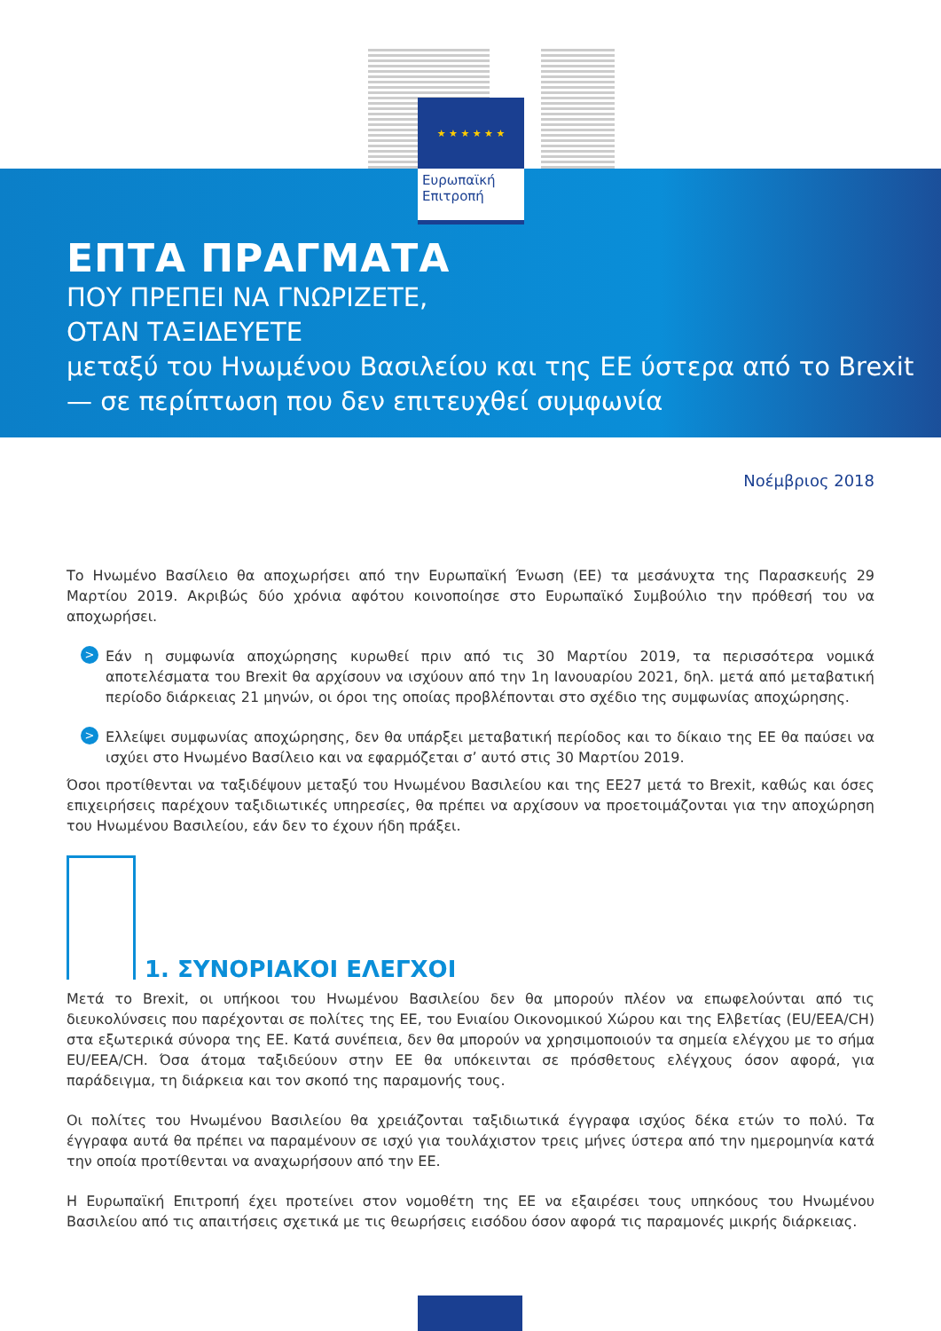★ ★ ★ ★ ★ ★
Ευρωπαϊκή
Επιτροπή
ΕΠΤΑ ΠΡΑΓΜΑΤΑ
ΠΟΥ ΠΡΕΠΕΙ ΝΑ ΓΝΩΡΙΖΕΤΕ,
ΟΤΑΝ ΤΑΞΙΔΕΥΕΤΕ
μεταξύ του Ηνωμένου Βασιλείου και της ΕΕ ύστερα από το Brexit
— σε περίπτωση που δεν επιτευχθεί συμφωνία
Νοέμβριος 2018
Το Ηνωμένο Βασίλειο θα αποχωρήσει από την Ευρωπαϊκή Ένωση (ΕΕ) τα μεσάνυχτα της Παρασκευής 29 Μαρτίου 2019. Ακριβώς δύο χρόνια αφότου κοινοποίησε στο Ευρωπαϊκό Συμβούλιο την πρόθεσή του να αποχωρήσει.
>
Εάν η συμφωνία αποχώρησης κυρωθεί πριν από τις 30 Μαρτίου 2019, τα περισσότερα νομικά αποτελέσματα του Brexit θα αρχίσουν να ισχύουν από την 1η Ιανουαρίου 2021, δηλ. μετά από μεταβατική περίοδο διάρκειας 21 μηνών, οι όροι της οποίας προβλέπονται στο σχέδιο της συμφωνίας αποχώρησης.
>
Ελλείψει συμφωνίας αποχώρησης, δεν θα υπάρξει μεταβατική περίοδος και το δίκαιο της ΕΕ θα παύσει να ισχύει στο Ηνωμένο Βασίλειο και να εφαρμόζεται σ’ αυτό στις 30 Μαρτίου 2019.
Όσοι προτίθενται να ταξιδέψουν μεταξύ του Ηνωμένου Βασιλείου και της ΕΕ27 μετά το Brexit, καθώς και όσες επιχειρήσεις παρέχουν ταξιδιωτικές υπηρεσίες, θα πρέπει να αρχίσουν να προετοιμάζονται για την αποχώρηση του Ηνωμένου Βασιλείου, εάν δεν το έχουν ήδη πράξει.
1. ΣΥΝΟΡΙΑΚΟΙ ΕΛΕΓΧΟΙ
Μετά το Brexit, οι υπήκοοι του Ηνωμένου Βασιλείου δεν θα μπορούν πλέον να επωφελούνται από τις διευκολύνσεις που παρέχονται σε πολίτες της ΕΕ, του Ενιαίου Οικονομικού Χώρου και της Ελβετίας (EU/EEA/CH) στα εξωτερικά σύνορα της ΕΕ. Κατά συνέπεια, δεν θα μπορούν να χρησιμοποιούν τα σημεία ελέγχου με το σήμα EU/EEA/CH. Όσα άτομα ταξιδεύουν στην ΕΕ θα υπόκεινται σε πρόσθετους ελέγχους όσον αφορά, για παράδειγμα, τη διάρκεια και τον σκοπό της παραμονής τους.
Οι πολίτες του Ηνωμένου Βασιλείου θα χρειάζονται ταξιδιωτικά έγγραφα ισχύος δέκα ετών το πολύ. Τα έγγραφα αυτά θα πρέπει να παραμένουν σε ισχύ για τουλάχιστον τρεις μήνες ύστερα από την ημερομηνία κατά την οποία προτίθενται να αναχωρήσουν από την ΕΕ.
Η Ευρωπαϊκή Επιτροπή έχει προτείνει στον νομοθέτη της ΕΕ να εξαιρέσει τους υπηκόους του Ηνωμένου Βασιλείου από τις απαιτήσεις σχετικά με τις θεωρήσεις εισόδου όσον αφορά τις παραμονές μικρής διάρκειας.